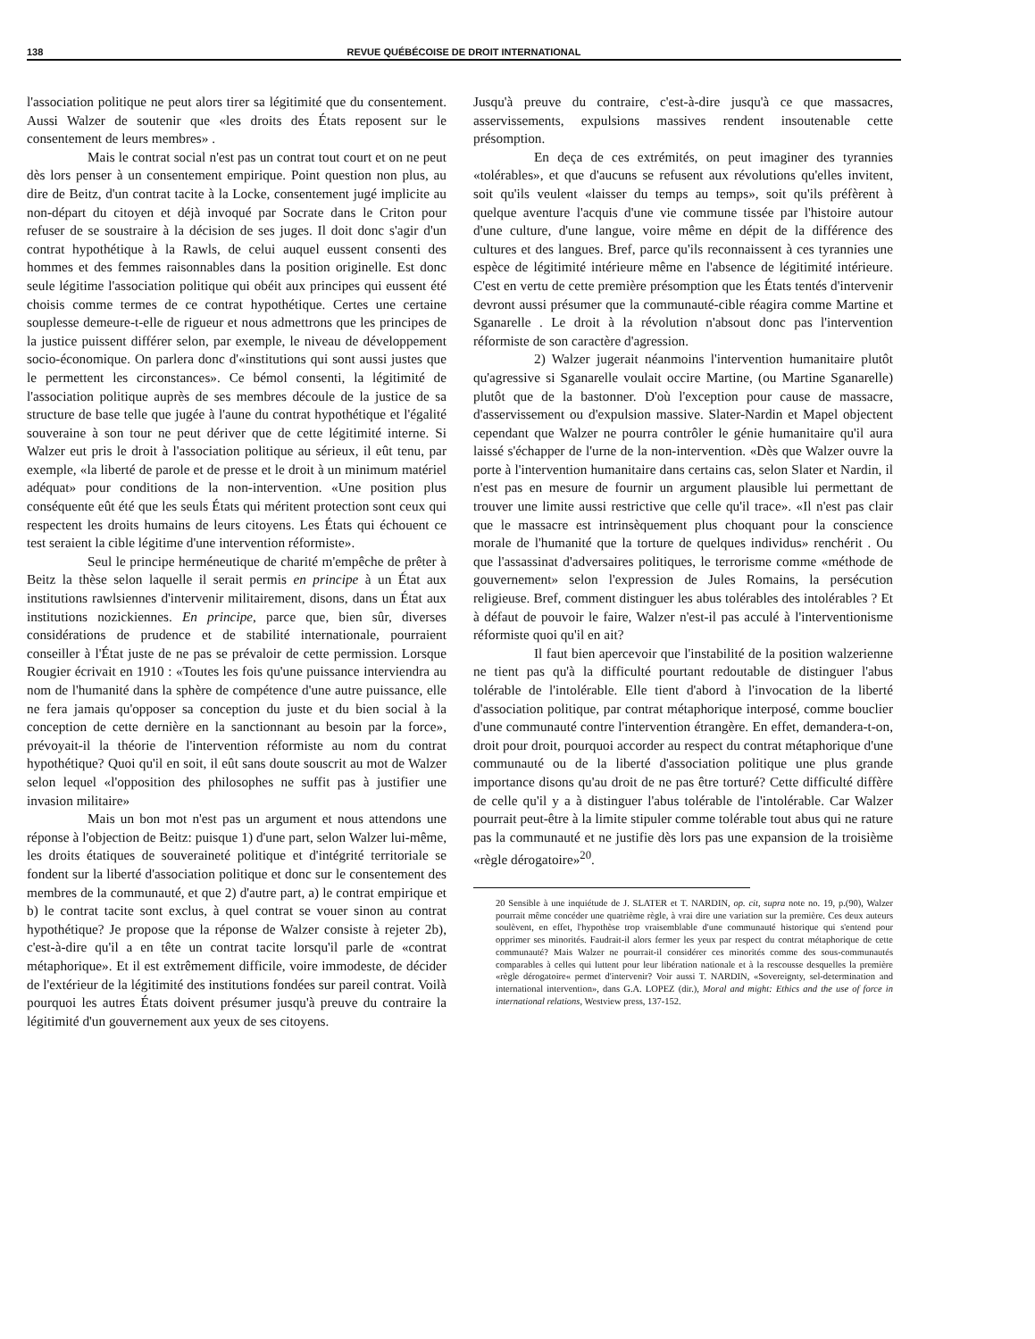138 REVUE QUÉBÉCOISE DE DROIT INTERNATIONAL
l'association politique ne peut alors tirer sa légitimité que du consentement. Aussi Walzer de soutenir que «les droits des États reposent sur le consentement de leurs membres» .
Mais le contrat social n'est pas un contrat tout court et on ne peut dès lors penser à un consentement empirique. Point question non plus, au dire de Beitz, d'un contrat tacite à la Locke, consentement jugé implicite au non-départ du citoyen et déjà invoqué par Socrate dans le Criton pour refuser de se soustraire à la décision de ses juges. Il doit donc s'agir d'un contrat hypothétique à la Rawls, de celui auquel eussent consenti des hommes et des femmes raisonnables dans la position originelle. Est donc seule légitime l'association politique qui obéit aux principes qui eussent été choisis comme termes de ce contrat hypothétique. Certes une certaine souplesse demeure-t-elle de rigueur et nous admettrons que les principes de la justice puissent différer selon, par exemple, le niveau de développement socio-économique. On parlera donc d'«institutions qui sont aussi justes que le permettent les circonstances». Ce bémol consenti, la légitimité de l'association politique auprès de ses membres découle de la justice de sa structure de base telle que jugée à l'aune du contrat hypothétique et l'égalité souveraine à son tour ne peut dériver que de cette légitimité interne. Si Walzer eut pris le droit à l'association politique au sérieux, il eût tenu, par exemple, «la liberté de parole et de presse et le droit à un minimum matériel adéquat» pour conditions de la non-intervention. «Une position plus conséquente eût été que les seuls États qui méritent protection sont ceux qui respectent les droits humains de leurs citoyens. Les États qui échouent ce test seraient la cible légitime d'une intervention réformiste».
Seul le principe herméneutique de charité m'empêche de prêter à Beitz la thèse selon laquelle il serait permis en principe à un État aux institutions rawlsiennes d'intervenir militairement, disons, dans un État aux institutions nozickiennes. En principe, parce que, bien sûr, diverses considérations de prudence et de stabilité internationale, pourraient conseiller à l'État juste de ne pas se prévaloir de cette permission. Lorsque Rougier écrivait en 1910 : «Toutes les fois qu'une puissance interviendra au nom de l'humanité dans la sphère de compétence d'une autre puissance, elle ne fera jamais qu'opposer sa conception du juste et du bien social à la conception de cette dernière en la sanctionnant au besoin par la force», prévoyait-il la théorie de l'intervention réformiste au nom du contrat hypothétique? Quoi qu'il en soit, il eût sans doute souscrit au mot de Walzer selon lequel «l'opposition des philosophes ne suffit pas à justifier une invasion militaire»
Mais un bon mot n'est pas un argument et nous attendons une réponse à l'objection de Beitz: puisque 1) d'une part, selon Walzer lui-même, les droits étatiques de souveraineté politique et d'intégrité territoriale se fondent sur la liberté d'association politique et donc sur le consentement des membres de la communauté, et que 2) d'autre part, a) le contrat empirique et b) le contrat tacite sont exclus, à quel contrat se vouer sinon au contrat hypothétique? Je propose que la réponse de Walzer consiste à rejeter 2b), c'est-à-dire qu'il a en tête un contrat tacite lorsqu'il parle de «contrat métaphorique». Et il est extrêmement difficile, voire immodeste, de décider de l'extérieur de la légitimité des institutions fondées sur pareil contrat. Voilà pourquoi les autres États doivent présumer jusqu'à preuve du contraire la légitimité d'un gouvernement aux yeux de ses citoyens.
Jusqu'à preuve du contraire, c'est-à-dire jusqu'à ce que massacres, asservissements, expulsions massives rendent insoutenable cette présomption.
En deça de ces extrémités, on peut imaginer des tyrannies «tolérables», et que d'aucuns se refusent aux révolutions qu'elles invitent, soit qu'ils veulent «laisser du temps au temps», soit qu'ils préfèrent à quelque aventure l'acquis d'une vie commune tissée par l'histoire autour d'une culture, d'une langue, voire même en dépit de la différence des cultures et des langues. Bref, parce qu'ils reconnaissent à ces tyrannies une espèce de légitimité intérieure même en l'absence de légitimité intérieure. C'est en vertu de cette première présomption que les États tentés d'intervenir devront aussi présumer que la communauté-cible réagira comme Martine et Sganarelle . Le droit à la révolution n'absout donc pas l'intervention réformiste de son caractère d'agression.
2) Walzer jugerait néanmoins l'intervention humanitaire plutôt qu'agressive si Sganarelle voulait occire Martine, (ou Martine Sganarelle) plutôt que de la bastonner. D'où l'exception pour cause de massacre, d'asservissement ou d'expulsion massive. Slater-Nardin et Mapel objectent cependant que Walzer ne pourra contrôler le génie humanitaire qu'il aura laissé s'échapper de l'urne de la non-intervention. «Dès que Walzer ouvre la porte à l'intervention humanitaire dans certains cas, selon Slater et Nardin, il n'est pas en mesure de fournir un argument plausible lui permettant de trouver une limite aussi restrictive que celle qu'il trace». «Il n'est pas clair que le massacre est intrinsèquement plus choquant pour la conscience morale de l'humanité que la torture de quelques individus» renchérit . Ou que l'assassinat d'adversaires politiques, le terrorisme comme «méthode de gouvernement» selon l'expression de Jules Romains, la persécution religieuse. Bref, comment distinguer les abus tolérables des intolérables ? Et à défaut de pouvoir le faire, Walzer n'est-il pas acculé à l'interventionisme réformiste quoi qu'il en ait?
Il faut bien apercevoir que l'instabilité de la position walzerienne ne tient pas qu'à la difficulté pourtant redoutable de distinguer l'abus tolérable de l'intolérable. Elle tient d'abord à l'invocation de la liberté d'association politique, par contrat métaphorique interposé, comme bouclier d'une communauté contre l'intervention étrangère. En effet, demandera-t-on, droit pour droit, pourquoi accorder au respect du contrat métaphorique d'une communauté ou de la liberté d'association politique une plus grande importance disons qu'au droit de ne pas être torturé? Cette difficulté diffère de celle qu'il y a à distinguer l'abus tolérable de l'intolérable. Car Walzer pourrait peut-être à la limite stipuler comme tolérable tout abus qui ne rature pas la communauté et ne justifie dès lors pas une expansion de la troisième «règle dérogatoire»<sup>20</sup>.
20 Sensible à une inquiétude de J. SLATER et T. NARDIN, op. cit, supra note no. 19, p.(90), Walzer pourrait même concéder une quatrième règle, à vrai dire une variation sur la première. Ces deux auteurs soulèvent, en effet, l'hypothèse trop vraisemblable d'une communauté historique qui s'entend pour opprimer ses minorités. Faudrait-il alors fermer les yeux par respect du contrat métaphorique de cette communauté? Mais Walzer ne pourrait-il considérer ces minorités comme des sous-communautés comparables à celles qui luttent pour leur libération nationale et à la rescousse desquelles la première «règle dérogatoire« permet d'intervenir? Voir aussi T. NARDIN, «Sovereignty, sel-determination and international intervention», dans G.A. LOPEZ (dir.), Moral and might: Ethics and the use of force in international relations, Westview press, 137-152.